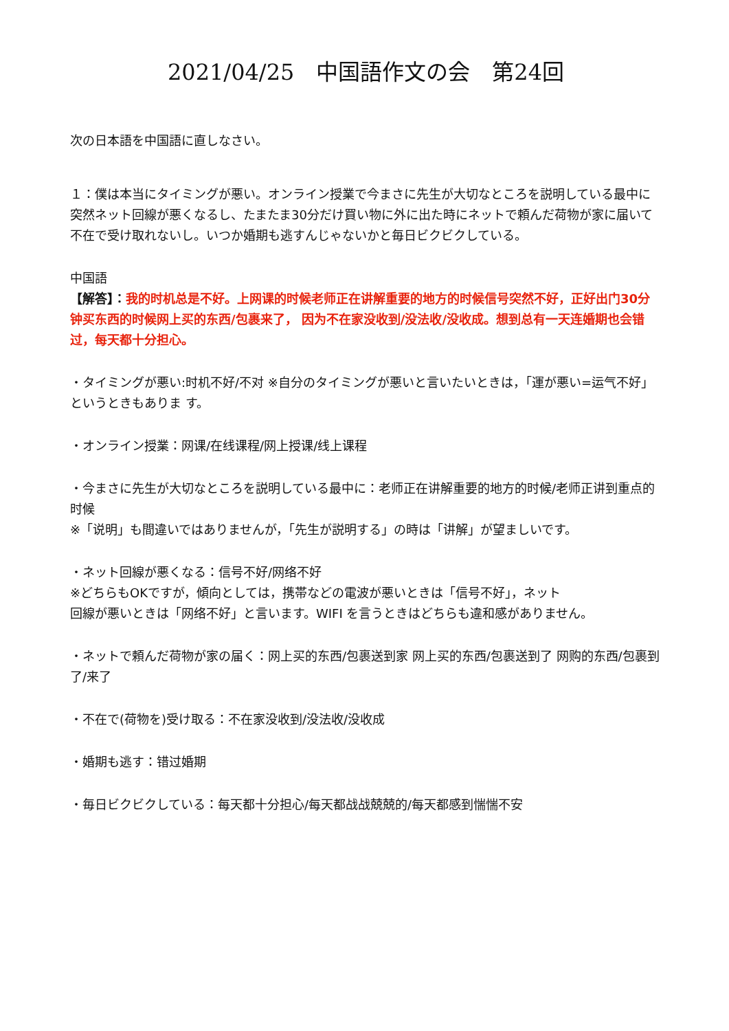2021/04/25　中国語作文の会　第24回
次の日本語を中国語に直しなさい。
１：僕は本当にタイミングが悪い。オンライン授業で今まさに先生が大切なところを説明している最中に突然ネット回線が悪くなるし、たまたま30分だけ買い物に外に出た時にネットで頼んだ荷物が家に届いて不在で受け取れないし。いつか婚期も逃すんじゃないかと毎日ビクビクしている。
中国語
【解答】：我的时机总是不好。上网课的时候老师正在讲解重要的地方的时候信号突然不好，正好出门30分钟买东西的时候网上买的东西/包裹来了， 因为不在家没收到/没法收/没收成。想到总有一天连婚期也会错过，每天都十分担心。
・タイミングが悪い:时机不好/不对 ※自分のタイミングが悪いと言いたいときは，「運が悪い=运气不好」というときもありま す。
・オンライン授業：网课/在线课程/网上授课/线上课程
・今まさに先生が大切なところを説明している最中に：老师正在讲解重要的地方的时候/老师正讲到重点的时候
※「说明」も間違いではありませんが，「先生が説明する」の時は「讲解」が望ましいです。
・ネット回線が悪くなる：信号不好/网络不好
※どちらもOKですが，傾向としては，携帯などの電波が悪いときは「信号不好」，ネット
回線が悪いときは「网络不好」と言います。WIFI を言うときはどちらも違和感がありません。
・ネットで頼んだ荷物が家の届く：网上买的东西/包裹送到家 网上买的东西/包裹送到了 网购的东西/包裹到了/来了
・不在で(荷物を)受け取る：不在家没收到/没法收/没收成
・婚期も逃す：错过婚期
・毎日ビクビクしている：每天都十分担心/每天都战战兢兢的/每天都感到惴惴不安